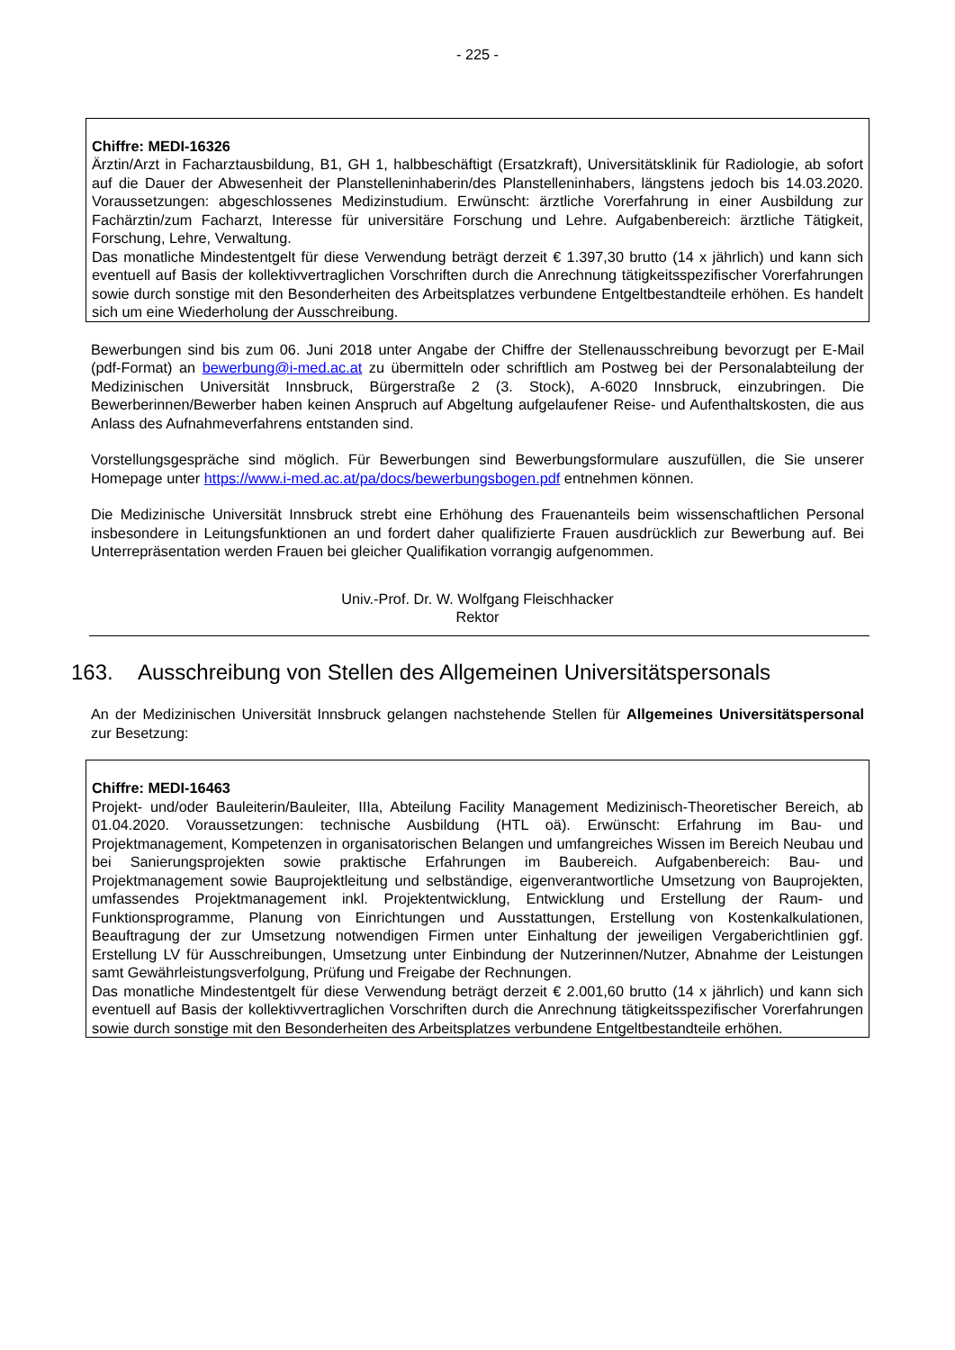- 225 -
Chiffre: MEDI-16326
Ärztin/Arzt in Facharztausbildung, B1, GH 1, halbbeschäftigt (Ersatzkraft), Universitätsklinik für Radiologie, ab sofort auf die Dauer der Abwesenheit der Planstelleninhaberin/des Planstelleninhabers, längstens jedoch bis 14.03.2020. Voraussetzungen: abgeschlossenes Medizinstudium. Erwünscht: ärztliche Vorerfahrung in einer Ausbildung zur Fachärztin/zum Facharzt, Interesse für universitäre Forschung und Lehre. Aufgabenbereich: ärztliche Tätigkeit, Forschung, Lehre, Verwaltung.
Das monatliche Mindestentgelt für diese Verwendung beträgt derzeit € 1.397,30 brutto (14 x jährlich) und kann sich eventuell auf Basis der kollektivvertraglichen Vorschriften durch die Anrechnung tätigkeitsspezifischer Vorerfahrungen sowie durch sonstige mit den Besonderheiten des Arbeitsplatzes verbundene Entgeltbestandteile erhöhen. Es handelt sich um eine Wiederholung der Ausschreibung.
Bewerbungen sind bis zum 06. Juni 2018 unter Angabe der Chiffre der Stellenausschreibung bevorzugt per E-Mail (pdf-Format) an bewerbung@i-med.ac.at zu übermitteln oder schriftlich am Postweg bei der Personalabteilung der Medizinischen Universität Innsbruck, Bürgerstraße 2 (3. Stock), A-6020 Innsbruck, einzubringen. Die Bewerberinnen/Bewerber haben keinen Anspruch auf Abgeltung aufgelaufener Reise- und Aufenthaltskosten, die aus Anlass des Aufnahmeverfahrens entstanden sind.
Vorstellungsgespräche sind möglich. Für Bewerbungen sind Bewerbungsformulare auszufüllen, die Sie unserer Homepage unter https://www.i-med.ac.at/pa/docs/bewerbungsbogen.pdf entnehmen können.
Die Medizinische Universität Innsbruck strebt eine Erhöhung des Frauenanteils beim wissenschaftlichen Personal insbesondere in Leitungsfunktionen an und fordert daher qualifizierte Frauen ausdrücklich zur Bewerbung auf. Bei Unterrepräsentation werden Frauen bei gleicher Qualifikation vorrangig aufgenommen.
Univ.-Prof. Dr. W. Wolfgang Fleischhacker
Rektor
163. Ausschreibung von Stellen des Allgemeinen Universitätspersonals
An der Medizinischen Universität Innsbruck gelangen nachstehende Stellen für Allgemeines Universitätspersonal zur Besetzung:
Chiffre: MEDI-16463
Projekt- und/oder Bauleiterin/Bauleiter, IIIa, Abteilung Facility Management Medizinisch-Theoretischer Bereich, ab 01.04.2020. Voraussetzungen: technische Ausbildung (HTL oä). Erwünscht: Erfahrung im Bau- und Projektmanagement, Kompetenzen in organisatorischen Belangen und umfangreiches Wissen im Bereich Neubau und bei Sanierungsprojekten sowie praktische Erfahrungen im Baubereich. Aufgabenbereich: Bau- und Projektmanagement sowie Bauprojektleitung und selbständige, eigenverantwortliche Umsetzung von Bauprojekten, umfassendes Projektmanagement inkl. Projektentwicklung, Entwicklung und Erstellung der Raum- und Funktionsprogramme, Planung von Einrichtungen und Ausstattungen, Erstellung von Kostenkalkulationen, Beauftragung der zur Umsetzung notwendigen Firmen unter Einhaltung der jeweiligen Vergaberichtlinien ggf. Erstellung LV für Ausschreibungen, Umsetzung unter Einbindung der Nutzerinnen/Nutzer, Abnahme der Leistungen samt Gewährleistungsverfolgung, Prüfung und Freigabe der Rechnungen.
Das monatliche Mindestentgelt für diese Verwendung beträgt derzeit € 2.001,60 brutto (14 x jährlich) und kann sich eventuell auf Basis der kollektivvertraglichen Vorschriften durch die Anrechnung tätigkeitsspezifischer Vorerfahrungen sowie durch sonstige mit den Besonderheiten des Arbeitsplatzes verbundene Entgeltbestandteile erhöhen.